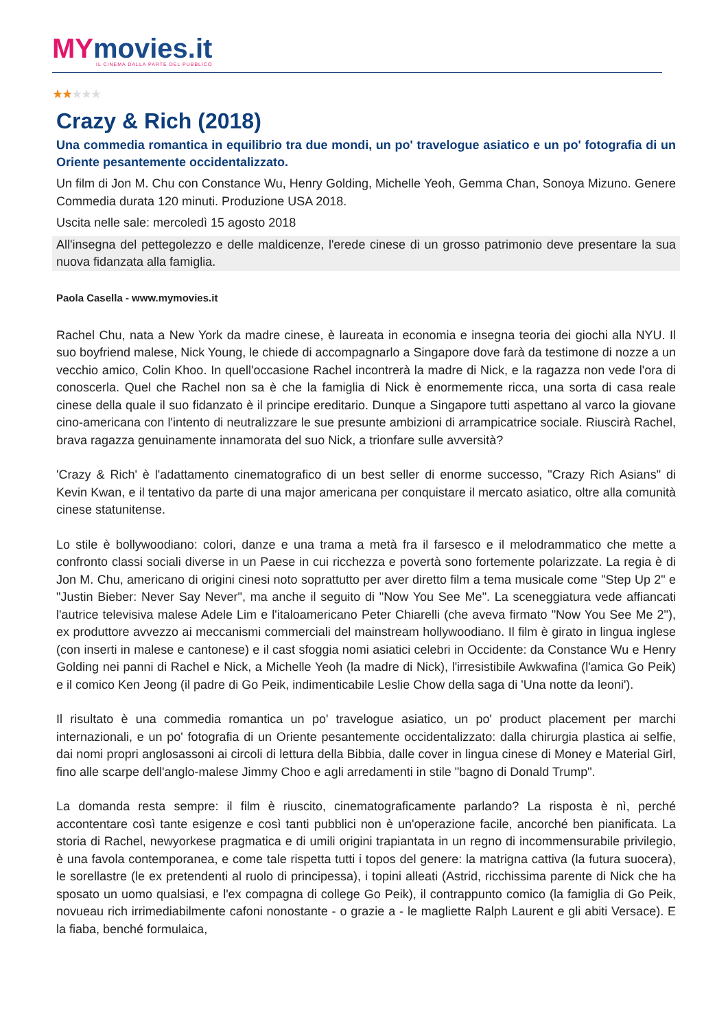MYmovies.it
IL CINEMA DALLA PARTE DEL PUBBLICO
★★★★★
Crazy & Rich (2018)
Una commedia romantica in equilibrio tra due mondi, un po' travelogue asiatico e un po' fotografia di un Oriente pesantemente occidentalizzato.
Un film di Jon M. Chu con Constance Wu, Henry Golding, Michelle Yeoh, Gemma Chan, Sonoya Mizuno. Genere Commedia durata 120 minuti. Produzione USA 2018.
Uscita nelle sale: mercoledì 15 agosto 2018
All'insegna del pettegolezzo e delle maldicenze, l'erede cinese di un grosso patrimonio deve presentare la sua nuova fidanzata alla famiglia.
Paola Casella - www.mymovies.it
Rachel Chu, nata a New York da madre cinese, è laureata in economia e insegna teoria dei giochi alla NYU. Il suo boyfriend malese, Nick Young, le chiede di accompagnarlo a Singapore dove farà da testimone di nozze a un vecchio amico, Colin Khoo. In quell'occasione Rachel incontrerà la madre di Nick, e la ragazza non vede l'ora di conoscerla. Quel che Rachel non sa è che la famiglia di Nick è enormemente ricca, una sorta di casa reale cinese della quale il suo fidanzato è il principe ereditario. Dunque a Singapore tutti aspettano al varco la giovane cino-americana con l'intento di neutralizzare le sue presunte ambizioni di arrampicatrice sociale. Riuscirà Rachel, brava ragazza genuinamente innamorata del suo Nick, a trionfare sulle avversità?
'Crazy & Rich' è l'adattamento cinematografico di un best seller di enorme successo, "Crazy Rich Asians" di Kevin Kwan, e il tentativo da parte di una major americana per conquistare il mercato asiatico, oltre alla comunità cinese statunitense.
Lo stile è bollywoodiano: colori, danze e una trama a metà fra il farsesco e il melodrammatico che mette a confronto classi sociali diverse in un Paese in cui ricchezza e povertà sono fortemente polarizzate. La regia è di Jon M. Chu, americano di origini cinesi noto soprattutto per aver diretto film a tema musicale come "Step Up 2" e "Justin Bieber: Never Say Never", ma anche il seguito di "Now You See Me". La sceneggiatura vede affiancati l'autrice televisiva malese Adele Lim e l'italoamericano Peter Chiarelli (che aveva firmato "Now You See Me 2"), ex produttore avvezzo ai meccanismi commerciali del mainstream hollywoodiano. Il film è girato in lingua inglese (con inserti in malese e cantonese) e il cast sfoggia nomi asiatici celebri in Occidente: da Constance Wu e Henry Golding nei panni di Rachel e Nick, a Michelle Yeoh (la madre di Nick), l'irresistibile Awkwafina (l'amica Go Peik) e il comico Ken Jeong (il padre di Go Peik, indimenticabile Leslie Chow della saga di 'Una notte da leoni').
Il risultato è una commedia romantica un po' travelogue asiatico, un po' product placement per marchi internazionali, e un po' fotografia di un Oriente pesantemente occidentalizzato: dalla chirurgia plastica ai selfie, dai nomi propri anglosassoni ai circoli di lettura della Bibbia, dalle cover in lingua cinese di Money e Material Girl, fino alle scarpe dell'anglo-malese Jimmy Choo e agli arredamenti in stile "bagno di Donald Trump".
La domanda resta sempre: il film è riuscito, cinematograficamente parlando? La risposta è nì, perché accontentare così tante esigenze e così tanti pubblici non è un'operazione facile, ancorché ben pianificata. La storia di Rachel, newyorkese pragmatica e di umili origini trapiantata in un regno di incommensurabile privilegio, è una favola contemporanea, e come tale rispetta tutti i topos del genere: la matrigna cattiva (la futura suocera), le sorellastre (le ex pretendenti al ruolo di principessa), i topini alleati (Astrid, ricchissima parente di Nick che ha sposato un uomo qualsiasi, e l'ex compagna di college Go Peik), il contrappunto comico (la famiglia di Go Peik, novueau rich irrimediabilmente cafoni nonostante - o grazie a - le magliette Ralph Laurent e gli abiti Versace). E la fiaba, benché formulaica,